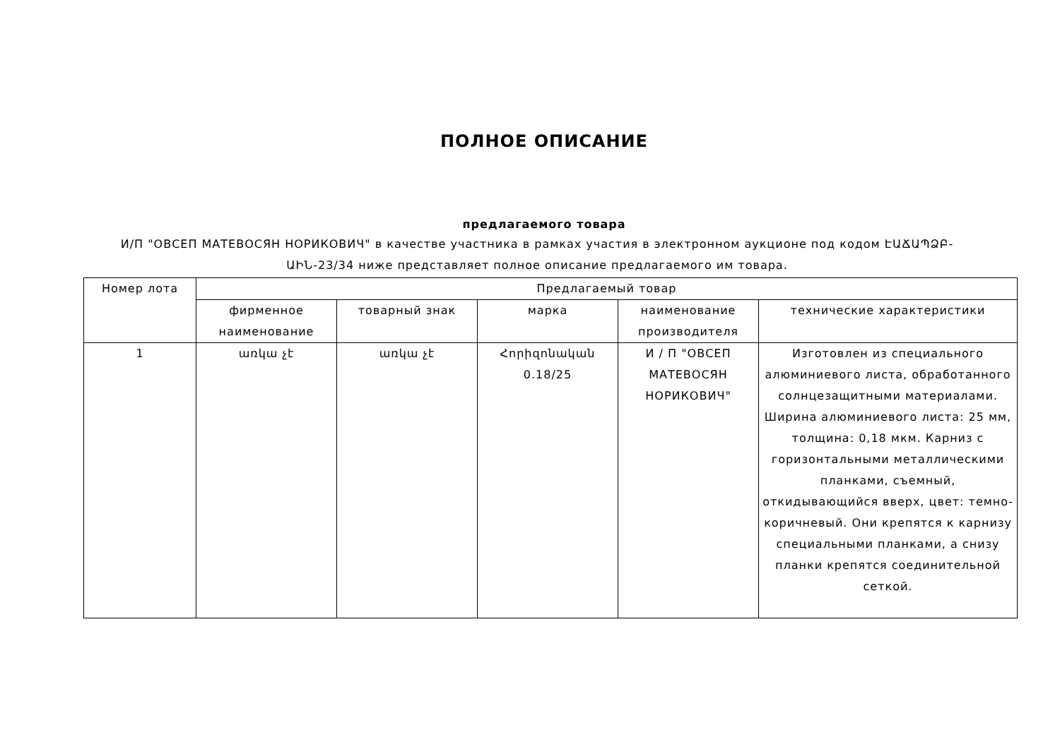ПОЛНОЕ ОПИСАНИЕ
предлагаемого товара
И/П "ОВСЕП МАТЕВОСЯН НОРИКОВИЧ" в качестве участника в рамках участия в электронном аукционе под кодом ԷԱՃԱՊՁԲ-ԱԻՆ-23/34 ниже представляет полное описание предлагаемого им товара.
| Номер лота | Предлагаемый товар | | | | |
| --- | --- | --- | --- | --- | --- |
| | фирменное наименование | товарный знак | марка | наименование производителя | технические характеристики |
| 1 | առկա չէ | առկա չէ | Հորիզոնական 0.18/25 | И / П "ОВСЕП МАТЕВОСЯН НОРИКОВИЧ" | Изготовлен из специального алюминиевого листа, обработанного солнцезащитными материалами. Ширина алюминиевого листа: 25 мм, толщина: 0,18 мкм. Карниз с горизонтальными металлическими планками, съемный, откидывающийся вверх, цвет: темно-коричневый. Они крепятся к карнизу специальными планками, а снизу планки крепятся соединительной сеткой. |